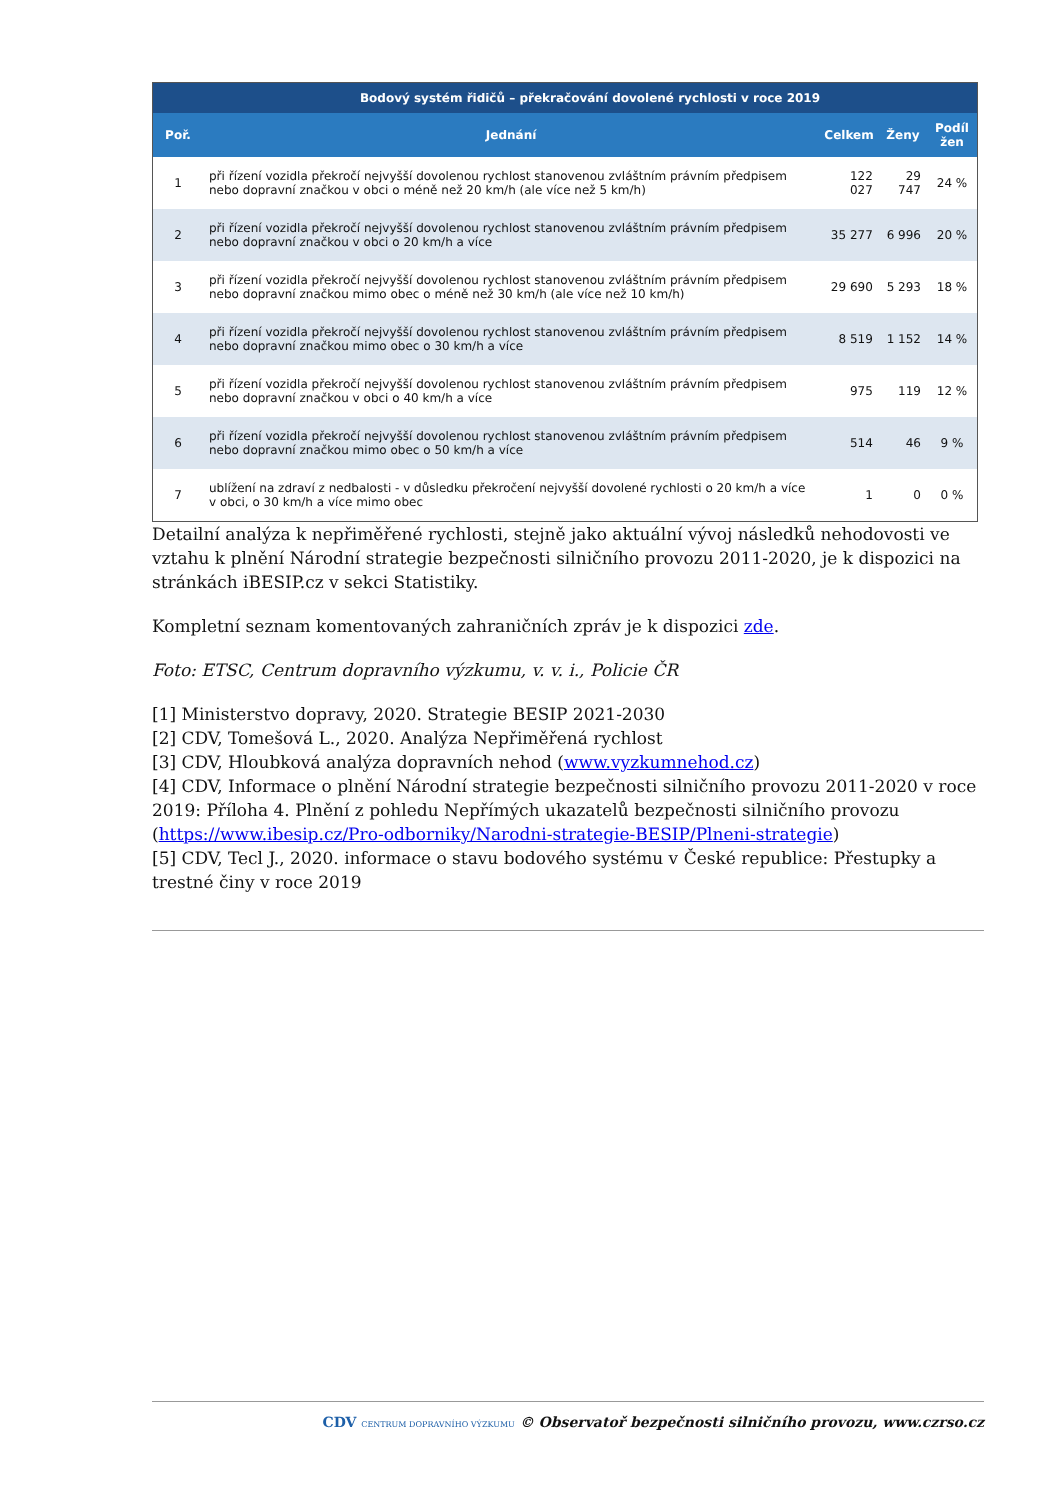| | Bodový systém řidičů – překračování dovolené rychlosti v roce 2019 | | | |
| --- | --- | --- | --- | --- |
| Poř. | Jednání | Celkem | Ženy | Podíl žen |
| 1 | při řízení vozidla překročí nejvyšší dovolenou rychlost stanovenou zvláštním právním předpisem nebo dopravní značkou v obci o méně než 20 km/h (ale více než 5 km/h) | 122 027 | 29 747 | 24 % |
| 2 | při řízení vozidla překročí nejvyšší dovolenou rychlost stanovenou zvláštním právním předpisem nebo dopravní značkou v obci o 20 km/h a více | 35 277 | 6 996 | 20 % |
| 3 | při řízení vozidla překročí nejvyšší dovolenou rychlost stanovenou zvláštním právním předpisem nebo dopravní značkou mimo obec o méně než 30 km/h (ale více než 10 km/h) | 29 690 | 5 293 | 18 % |
| 4 | při řízení vozidla překročí nejvyšší dovolenou rychlost stanovenou zvláštním právním předpisem nebo dopravní značkou mimo obec o 30 km/h a více | 8 519 | 1 152 | 14 % |
| 5 | při řízení vozidla překročí nejvyšší dovolenou rychlost stanovenou zvláštním právním předpisem nebo dopravní značkou v obci o 40 km/h a více | 975 | 119 | 12 % |
| 6 | při řízení vozidla překročí nejvyšší dovolenou rychlost stanovenou zvláštním právním předpisem nebo dopravní značkou mimo obec o 50 km/h a více | 514 | 46 | 9 % |
| 7 | ublížení na zdraví z nedbalosti - v důsledku překročení nejvyšší dovolené rychlosti o 20 km/h a více v obci, o 30 km/h a více mimo obec | 1 | 0 | 0 % |
Detailní analýza k nepřiměřené rychlosti, stejně jako aktuální vývoj následků nehodovosti ve vztahu k plnění Národní strategie bezpečnosti silničního provozu 2011-2020, je k dispozici na stránkách iBESIP.cz v sekci Statistiky.
Kompletní seznam komentovaných zahraničních zpráv je k dispozici zde.
Foto: ETSC, Centrum dopravního výzkumu, v. v. i., Policie ČR
[1] Ministerstvo dopravy, 2020. Strategie BESIP 2021-2030
[2] CDV, Tomešová L., 2020. Analýza Nepřiměřená rychlost
[3] CDV, Hloubková analýza dopravních nehod (www.vyzkumnehod.cz)
[4] CDV, Informace o plnění Národní strategie bezpečnosti silničního provozu 2011-2020 v roce 2019: Příloha 4. Plnění z pohledu Nepřímých ukazatelů bezpečnosti silničního provozu (https://www.ibesip.cz/Pro-odborniky/Narodni-strategie-BESIP/Plneni-strategie)
[5] CDV, Tecl J., 2020. informace o stavu bodového systému v České republice: Přestupky a trestné činy v roce 2019
CDV CENTRUM DOPRAVNÍHO VÝZKUMU © Observatoř bezpečnosti silničního provozu, www.czrso.cz